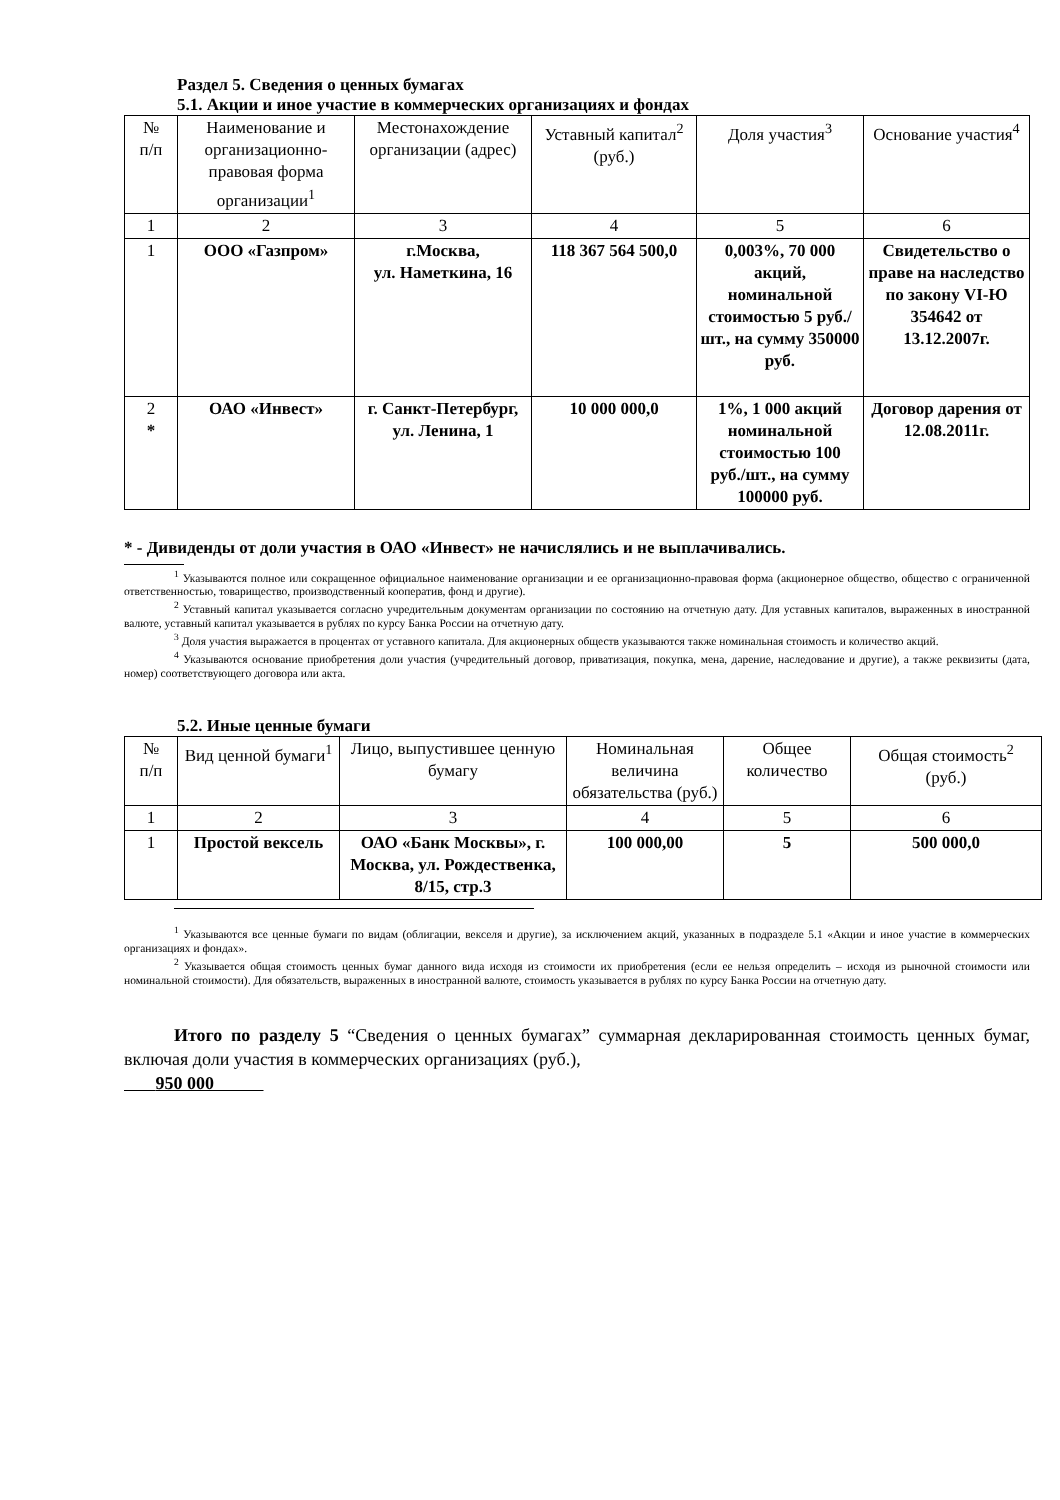Раздел 5. Сведения о ценных бумагах
5.1. Акции и иное участие в коммерческих организациях и фондах
| № п/п | Наименование и организационно-правовая форма организации<sup>1</sup> | Местонахождение организации (адрес) | Уставный капитал<sup>2</sup> (руб.) | Доля участия<sup>3</sup> | Основание участия<sup>4</sup> |
| --- | --- | --- | --- | --- | --- |
| 1 | 2 | 3 | 4 | 5 | 6 |
| 1 | ООО «Газпром» | г.Москва, ул. Наметкина, 16 | 118 367 564 500,0 | 0,003%, 70 000 акций, номинальной стоимостью 5 руб./шт., на сумму 350000 руб. | Свидетельство о праве на наследство по закону VI-Ю 354642 от 13.12.2007г. |
| 2 * | ОАО «Инвест» | г. Санкт-Петербург, ул. Ленина, 1 | 10 000 000,0 | 1%, 1 000 акций номинальной стоимостью 100 руб./шт., на сумму 100000 руб. | Договор дарения от 12.08.2011г. |
* - Дивиденды от доли участия в ОАО «Инвест» не начислялись и не выплачивались.
<sup>1</sup> Указываются полное или сокращенное официальное наименование организации и ее организационно-правовая форма (акционерное общество, общество с ограниченной ответственностью, товарищество, производственный кооператив, фонд и другие).
<sup>2</sup> Уставный капитал указывается согласно учредительным документам организации по состоянию на отчетную дату. Для уставных капиталов, выраженных в иностранной валюте, уставный капитал указывается в рублях по курсу Банка России на отчетную дату.
<sup>3</sup> Доля участия выражается в процентах от уставного капитала. Для акционерных обществ указываются также номинальная стоимость и количество акций.
<sup>4</sup> Указываются основание приобретения доли участия (учредительный договор, приватизация, покупка, мена, дарение, наследование и другие), а также реквизиты (дата, номер) соответствующего договора или акта.
5.2. Иные ценные бумаги
| № п/п | Вид ценной бумаги<sup>1</sup> | Лицо, выпустившее ценную бумагу | Номинальная величина обязательства (руб.) | Общее количество | Общая стоимость<sup>2</sup> (руб.) |
| --- | --- | --- | --- | --- | --- |
| 1 | 2 | 3 | 4 | 5 | 6 |
| 1 | Простой вексель | ОАО «Банк Москвы», г. Москва, ул. Рождественка, 8/15, стр.3 | 100 000,00 | 5 | 500 000,0 |
<sup>1</sup> Указываются все ценные бумаги по видам (облигации, векселя и другие), за исключением акций, указанных в подразделе 5.1 «Акции и иное участие в коммерческих организациях и фондах».
<sup>2</sup> Указывается общая стоимость ценных бумаг данного вида исходя из стоимости их приобретения (если ее нельзя определить – исходя из рыночной стоимости или номинальной стоимости). Для обязательств, выраженных в иностранной валюте, стоимость указывается в рублях по курсу Банка России на отчетную дату.
Итого по разделу 5 “Сведения о ценных бумагах” суммарная декларированная стоимость ценных бумаг, включая доли участия в коммерческих организациях (руб.),
950 000